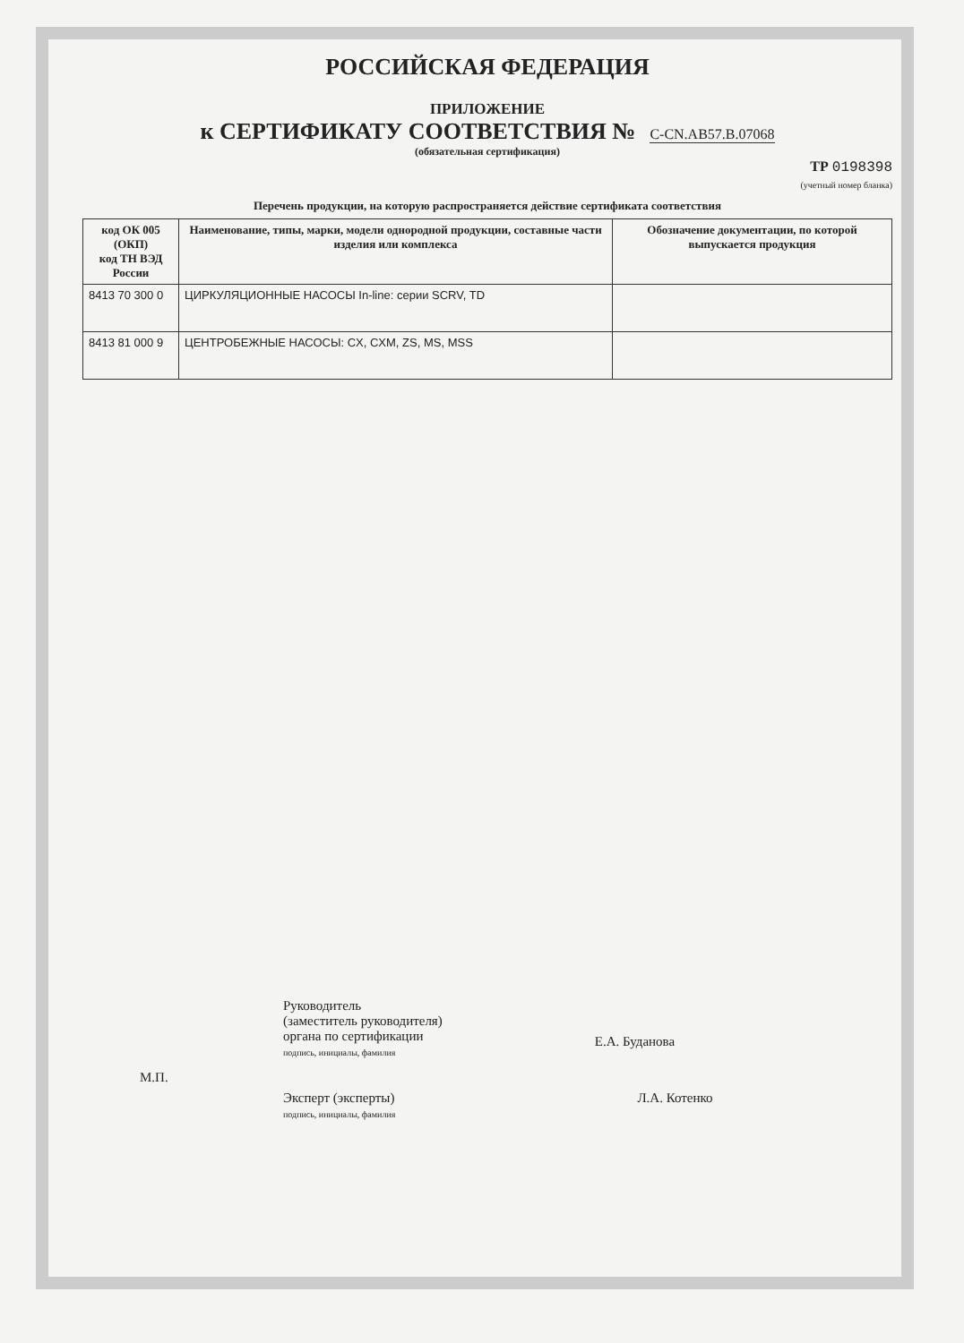РОССИЙСКАЯ ФЕДЕРАЦИЯ
ПРИЛОЖЕНИЕ
к СЕРТИФИКАТУ СООТВЕТСТВИЯ № C-CN.AB57.B.07068
(обязательная сертификация)
ТР 0198398
(учетный номер бланка)
Перечень продукции, на которую распространяется действие сертификата соответствия
| код ОК 005 (ОКП) код ТН ВЭД России | Наименование, типы, марки, модели однородной продукции, составные части изделия или комплекса | Обозначение документации, по которой выпускается продукция |
| --- | --- | --- |
| 8413 70 300 0 | ЦИРКУЛЯЦИОННЫЕ НАСОСЫ In-line: серии SCRV, TD | |
| 8413 81 000 9 | ЦЕНТРОБЕЖНЫЕ НАСОСЫ: CX, CXM, ZS, MS, MSS | |
Руководитель
(заместитель руководителя)
органа по сертификации
подпись, инициалы, фамилия
Е.А. Буданова
М.П.
Эксперт (эксперты)
подпись, инициалы, фамилия
Л.А. Котенко